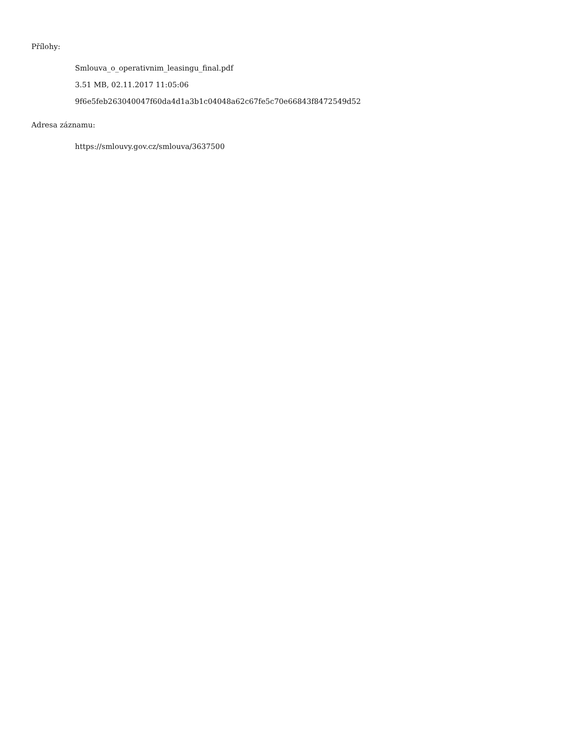Přílohy:
Smlouva_o_operativnim_leasingu_final.pdf
3.51 MB, 02.11.2017 11:05:06
9f6e5feb263040047f60da4d1a3b1c04048a62c67fe5c70e66843f8472549d52
Adresa záznamu:
https://smlouvy.gov.cz/smlouva/3637500